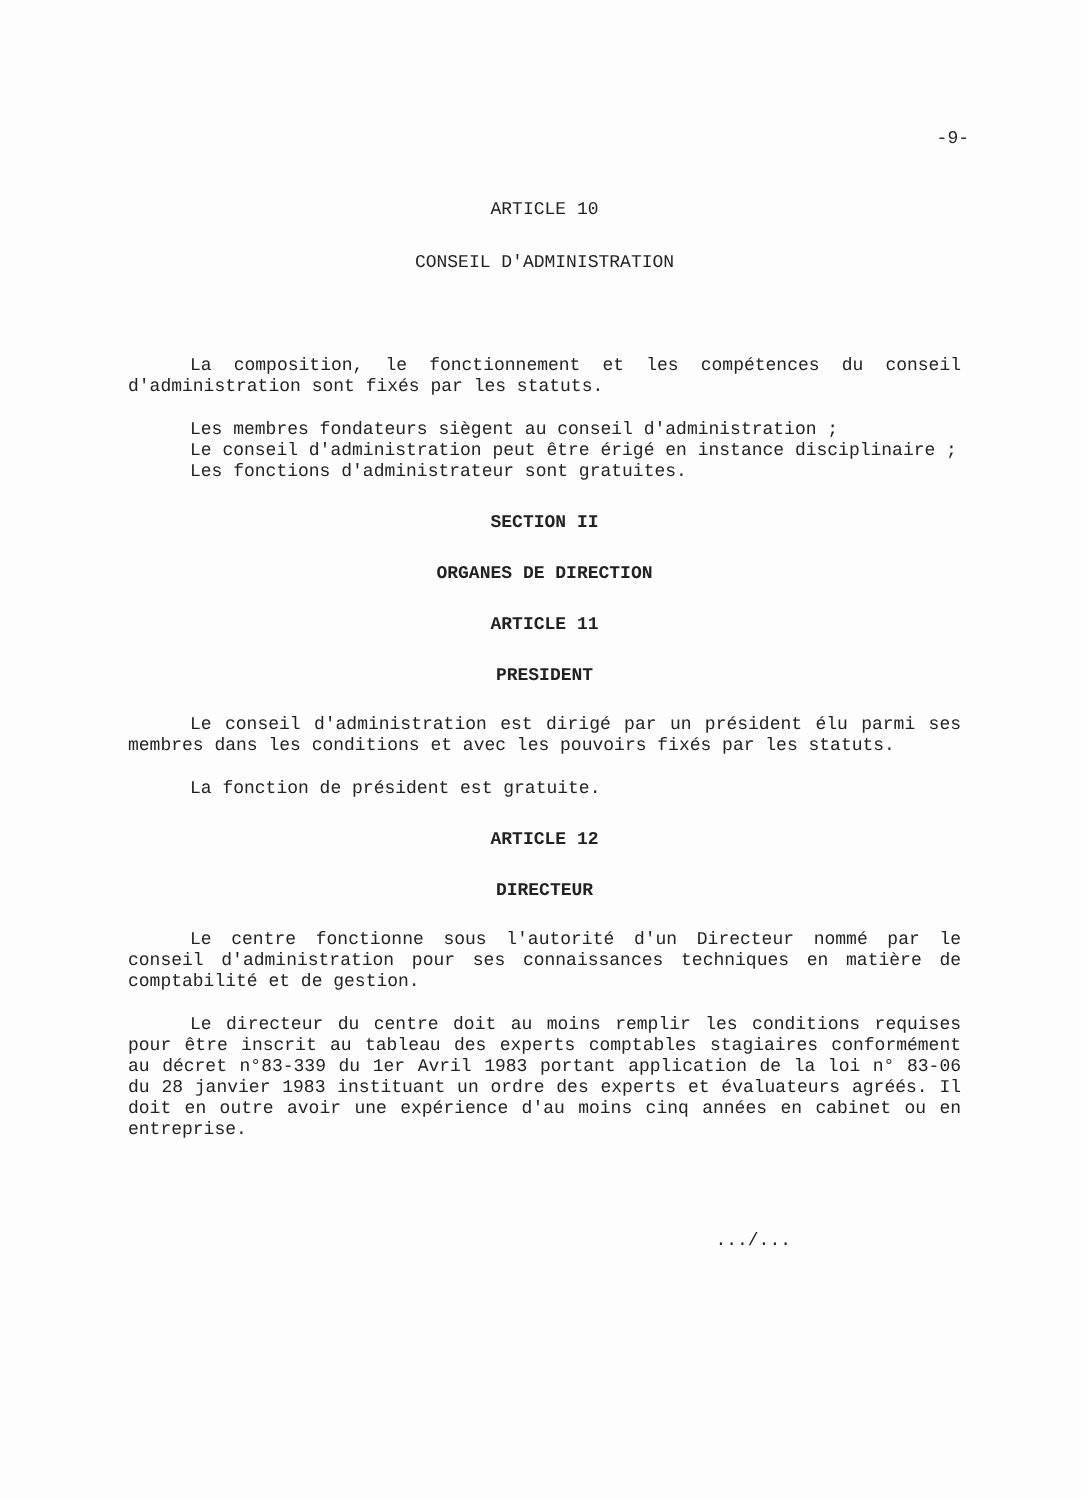-9-
ARTICLE 10
CONSEIL D'ADMINISTRATION
La composition, le fonctionnement et les compétences du conseil d'administration sont fixés par les statuts.
Les membres fondateurs siègent au conseil d'administration ;
Le conseil d'administration peut être érigé en instance disciplinaire ;
Les fonctions d'administrateur sont gratuites.
SECTION II
ORGANES DE DIRECTION
ARTICLE 11
PRESIDENT
Le conseil d'administration est dirigé par un président élu parmi ses membres dans les conditions et avec les pouvoirs fixés par les statuts.
La fonction de président est gratuite.
ARTICLE 12
DIRECTEUR
Le centre fonctionne sous l'autorité d'un Directeur nommé par le conseil d'administration pour ses connaissances techniques en matière de comptabilité et de gestion.
Le directeur du centre doit au moins remplir les conditions requises pour être inscrit au tableau des experts comptables stagiaires conformément au décret n°83-339 du 1er Avril 1983 portant application de la loi n° 83-06 du 28 janvier 1983 instituant un ordre des experts et évaluateurs agréés. Il doit en outre avoir une expérience d'au moins cinq années en cabinet ou en entreprise.
.../...